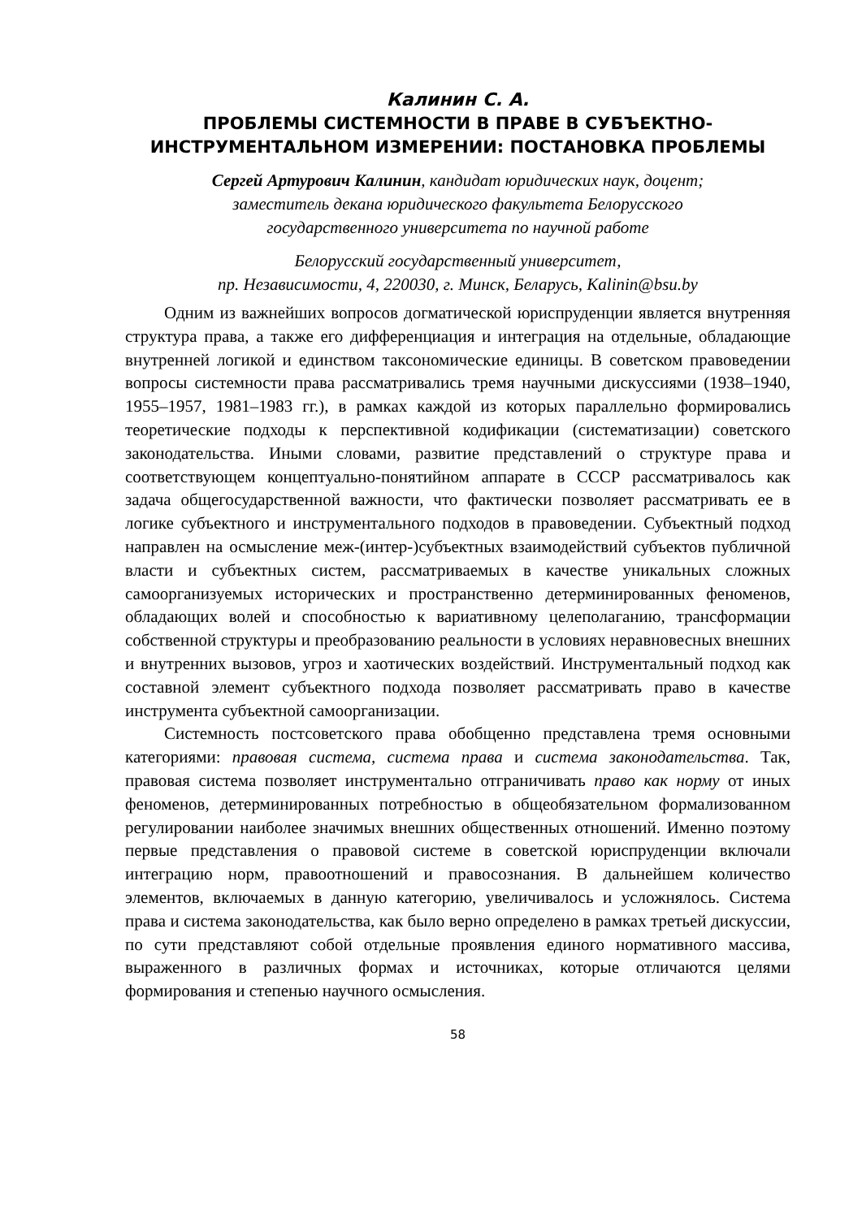Калинин С. А.
ПРОБЛЕМЫ СИСТЕМНОСТИ В ПРАВЕ В СУБЪЕКТНО-
ИНСТРУМЕНТАЛЬНОМ ИЗМЕРЕНИИ: ПОСТАНОВКА ПРОБЛЕМЫ
Сергей Артурович Калинин, кандидат юридических наук, доцент;
заместитель декана юридического факультета Белорусского
государственного университета по научной работе
Белорусский государственный университет,
пр. Независимости, 4, 220030, г. Минск, Беларусь, Kalinin@bsu.by
Одним из важнейших вопросов догматической юриспруденции является внутренняя структура права, а также его дифференциация и интеграция на отдельные, обладающие внутренней логикой и единством таксономические единицы. В советском правоведении вопросы системности права рассматривались тремя научными дискуссиями (1938–1940, 1955–1957, 1981–1983 гг.), в рамках каждой из которых параллельно формировались теоретические подходы к перспективной кодификации (систематизации) советского законодательства. Иными словами, развитие представлений о структуре права и соответствующем концептуально-понятийном аппарате в СССР рассматривалось как задача общегосударственной важности, что фактически позволяет рассматривать ее в логике субъектного и инструментального подходов в правоведении. Субъектный подход направлен на осмысление меж-(интер-)субъектных взаимодействий субъектов публичной власти и субъектных систем, рассматриваемых в качестве уникальных сложных самоорганизуемых исторических и пространственно детерминированных феноменов, обладающих волей и способностью к вариативному целеполаганию, трансформации собственной структуры и преобразованию реальности в условиях неравновесных внешних и внутренних вызовов, угроз и хаотических воздействий. Инструментальный подход как составной элемент субъектного подхода позволяет рассматривать право в качестве инструмента субъектной самоорганизации.
Системность постсоветского права обобщенно представлена тремя основными категориями: правовая система, система права и система законодательства. Так, правовая система позволяет инструментально отграничивать право как норму от иных феноменов, детерминированных потребностью в общеобязательном формализованном регулировании наиболее значимых внешних общественных отношений. Именно поэтому первые представления о правовой системе в советской юриспруденции включали интеграцию норм, правоотношений и правосознания. В дальнейшем количество элементов, включаемых в данную категорию, увеличивалось и усложнялось. Система права и система законодательства, как было верно определено в рамках третьей дискуссии, по сути представляют собой отдельные проявления единого нормативного массива, выраженного в различных формах и источниках, которые отличаются целями формирования и степенью научного осмысления.
58